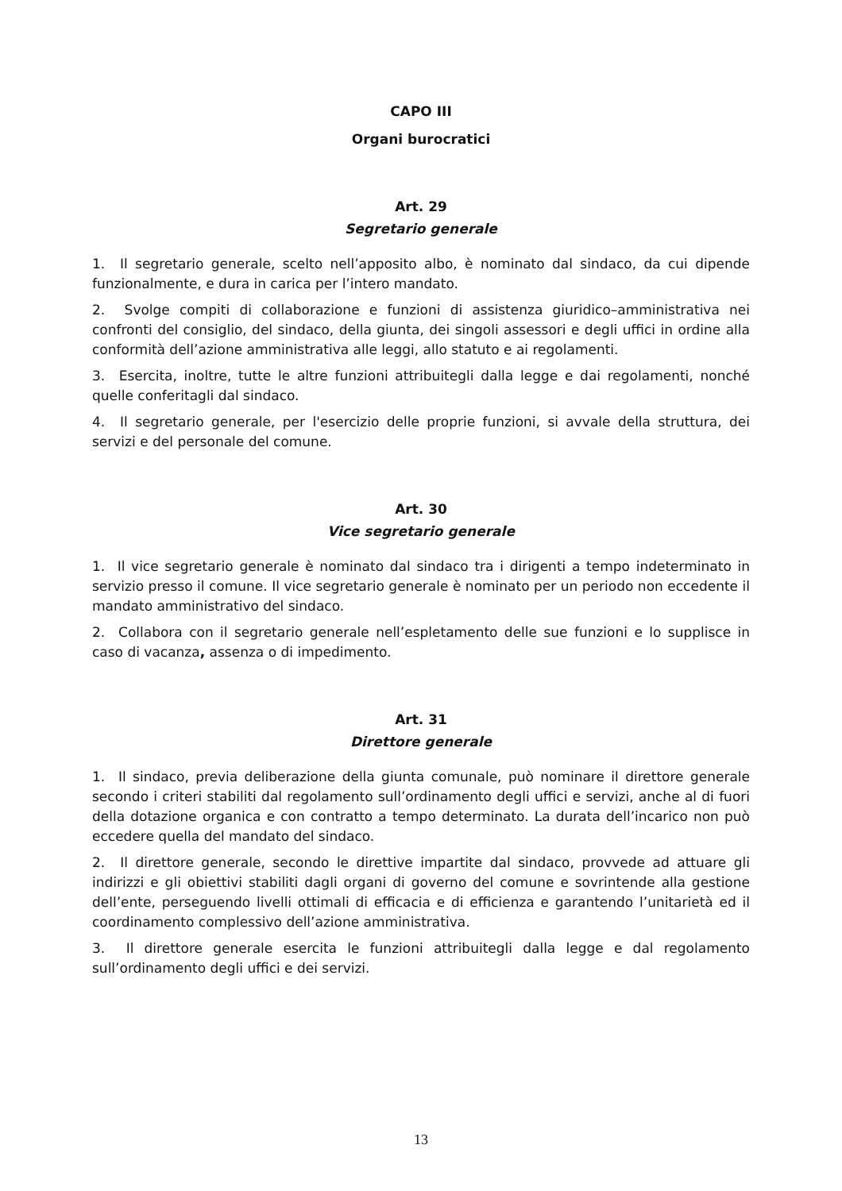CAPO III
Organi burocratici
Art. 29
Segretario generale
1. Il segretario generale, scelto nell’apposito albo, è nominato dal sindaco, da cui dipende funzionalmente, e dura in carica per l’intero mandato.
2. Svolge compiti di collaborazione e funzioni di assistenza giuridico–amministrativa nei confronti del consiglio, del sindaco, della giunta, dei singoli assessori e degli uffici in ordine alla conformità dell’azione amministrativa alle leggi, allo statuto e ai regolamenti.
3. Esercita, inoltre, tutte le altre funzioni attribuitegli dalla legge e dai regolamenti, nonché quelle conferitagli dal sindaco.
4. Il segretario generale, per l'esercizio delle proprie funzioni, si avvale della struttura, dei servizi e del personale del comune.
Art. 30
Vice segretario generale
1. Il vice segretario generale è nominato dal sindaco tra i dirigenti a tempo indeterminato in servizio presso il comune. Il vice segretario generale è nominato per un periodo non eccedente il mandato amministrativo del sindaco.
2. Collabora con il segretario generale nell’espletamento delle sue funzioni e lo supplisce in caso di vacanza, assenza o di impedimento.
Art. 31
Direttore generale
1. Il sindaco, previa deliberazione della giunta comunale, può nominare il direttore generale secondo i criteri stabiliti dal regolamento sull’ordinamento degli uffici e servizi, anche al di fuori della dotazione organica e con contratto a tempo determinato. La durata dell’incarico non può eccedere quella del mandato del sindaco.
2. Il direttore generale, secondo le direttive impartite dal sindaco, provvede ad attuare gli indirizzi e gli obiettivi stabiliti dagli organi di governo del comune e sovrintende alla gestione dell’ente, perseguendo livelli ottimali di efficacia e di efficienza e garantendo l’unitarietà ed il coordinamento complessivo dell’azione amministrativa.
3. Il direttore generale esercita le funzioni attribuitegli dalla legge e dal regolamento sull’ordinamento degli uffici e dei servizi.
13